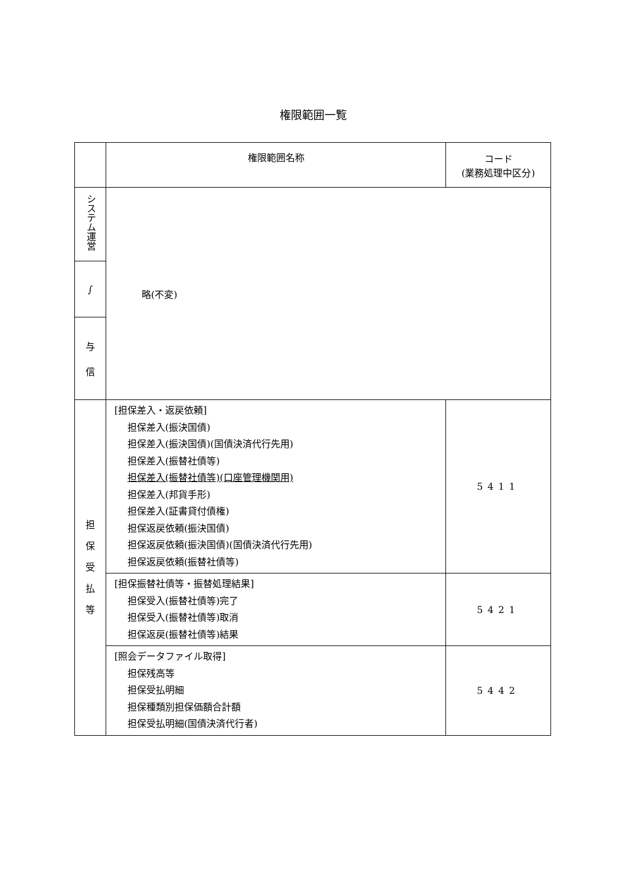権限範囲一覧
| | 権限範囲名称 | コード (業務処理中区分) |
| --- | --- | --- |
| システム運営 | 略(不変) | |
| ∫ | | |
| 与 信 | | |
| 担 保 受 払 等 | [担保差入・返戻依頼] 担保差入(振決国債) 担保差入(振決国債)(国債決済代行先用) 担保差入(振替社債等) 担保差入(振替社債等)(口座管理機関用) 担保差入(邦貨手形) 担保差入(証書貸付債権) 担保返戻依頼(振決国債) 担保返戻依頼(振決国債)(国債決済代行先用) 担保返戻依頼(振替社債等) | 5411 |
| | [担保振替社債等・振替処理結果] 担保受入(振替社債等)完了 担保受入(振替社債等)取消 担保返戻(振替社債等)結果 | 5421 |
| | [照会データファイル取得] 担保残高等 担保受払明細 担保種類別担保価額合計額 担保受払明細(国債決済代行者) | 5442 |